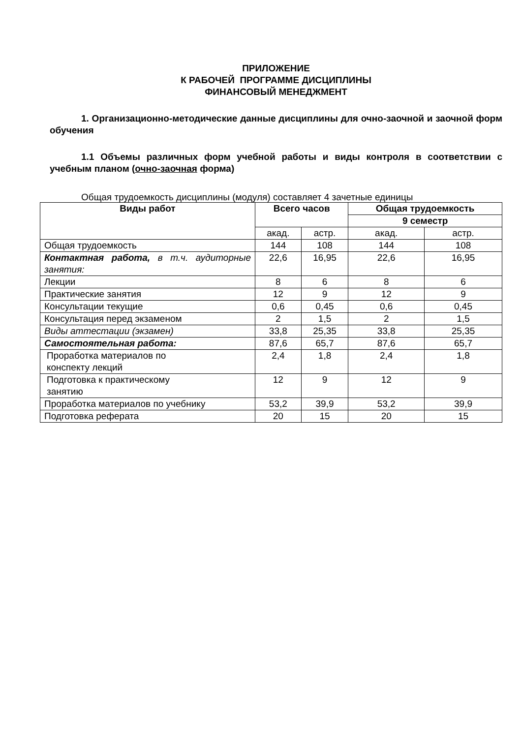ПРИЛОЖЕНИЕ
К РАБОЧЕЙ ПРОГРАММЕ ДИСЦИПЛИНЫ
ФИНАНСОВЫЙ МЕНЕДЖМЕНТ
1. Организационно-методические данные дисциплины для очно-заочной и заочной форм обучения
1.1 Объемы различных форм учебной работы и виды контроля в соответствии с учебным планом (очно-заочная форма)
Общая трудоемкость дисциплины (модуля) составляет 4 зачетные единицы
| Виды работ | Всего часов | | Общая трудоемкость | |
| --- | --- | --- | --- | --- |
| | | | 9 семестр | |
| | акад. | астр. | акад. | астр. |
| Общая трудоемкость | 144 | 108 | 144 | 108 |
| Контактная работа, в т.ч. аудиторные занятия: | 22,6 | 16,95 | 22,6 | 16,95 |
| Лекции | 8 | 6 | 8 | 6 |
| Практические занятия | 12 | 9 | 12 | 9 |
| Консультации текущие | 0,6 | 0,45 | 0,6 | 0,45 |
| Консультация перед экзаменом | 2 | 1,5 | 2 | 1,5 |
| Виды аттестации (экзамен) | 33,8 | 25,35 | 33,8 | 25,35 |
| Самостоятельная работа: | 87,6 | 65,7 | 87,6 | 65,7 |
| Проработка материалов по конспекту лекций | 2,4 | 1,8 | 2,4 | 1,8 |
| Подготовка к практическому занятию | 12 | 9 | 12 | 9 |
| Проработка материалов по учебнику | 53,2 | 39,9 | 53,2 | 39,9 |
| Подготовка реферата | 20 | 15 | 20 | 15 |